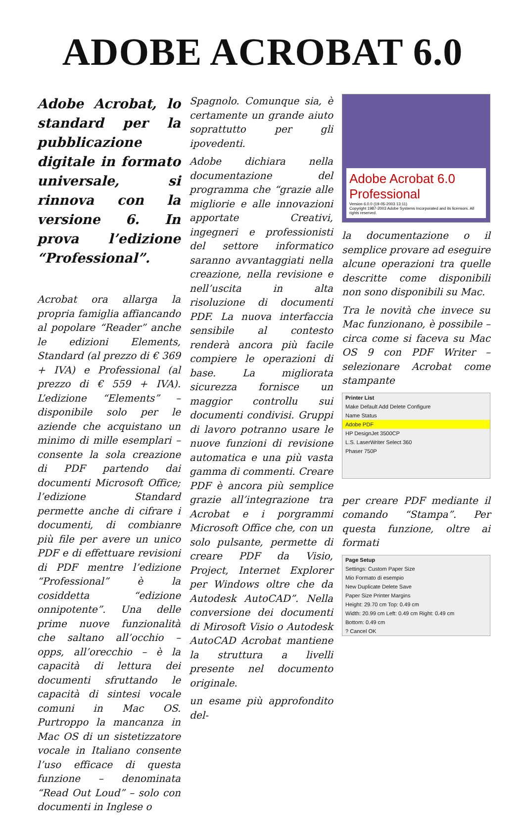ADOBE ACROBAT 6.0
Adobe Acrobat, lo standard per la pubblicazione digitale in formato universale, si rinnova con la versione 6. In prova l’edizione “Professional”.
Acrobat ora allarga la propria famiglia affiancando al popolare “Reader” anche le edizioni Elements, Standard (al prezzo di € 369 + IVA) e Professional (al prezzo di € 559 + IVA). L’edizione “Elements” – disponibile solo per le aziende che acquistano un minimo di mille esemplari – consente la sola creazione di PDF partendo dai documenti Microsoft Office; l’edizione Standard permette anche di cifrare i documenti, di combianre più file per avere un unico PDF e di effettuare revisioni di PDF mentre l’edizione “Professional” è la cosiddetta “edizione onnipotente”. Una delle prime nuove funzionalità che saltano all’occhio – opps, all’orecchio – è la capacità di lettura dei documenti sfruttando le capacità di sintesi vocale comuni in Mac OS. Purtroppo la mancanza in Mac OS di un sistetizzatore vocale in Italiano consente l’uso efficace di questa funzione – denominata “Read Out Loud” – solo con documenti in Inglese o
Spagnolo. Comunque sia, è certamente un grande aiuto soprattutto per gli ipovedenti.
Adobe dichiara nella documentazione del programma che “grazie alle migliorie e alle innovazioni apportate Creativi, ingegneri e professionisti del settore informatico saranno avvantaggiati nella creazione, nella revisione e nell’uscita in alta risoluzione di documenti PDF. La nuova interfaccia sensibile al contesto renderà ancora più facile compiere le operazioni di base. La migliorata sicurezza fornisce un maggior controllu sui documenti condivisi. Gruppi di lavoro potranno usare le nuove funzioni di revisione automatica e una più vasta gamma di commenti. Creare PDF è ancora più semplice grazie all’integrazione tra Acrobat e i porgrammi Microsoft Office che, con un solo pulsante, permette di creare PDF da Visio, Project, Internet Explorer per Windows oltre che da Autodesk AutoCAD”. Nella conversione dei documenti di Mirosoft Visio o Autodesk AutoCAD Acrobat mantiene la struttura a livelli presente nel documento originale.
un esame più approfondito del-
Adobe Acrobat 6.0 Professional
Version 6.0.0 (19-05-2003 13:11)
Copyright 1987-2003 Adobe Systems Incorporated and its licensors. All rights reserved.
la documentazione o il semplice provare ad eseguire alcune operazioni tra quelle descritte come disponibili non sono disponibili su Mac.
Tra le novità che invece su Mac funzionano, è possibile – circa come si faceva su Mac OS 9 con PDF Writer – selezionare Acrobat come stampante
Printer List
Make Default Add Delete Configure
Name Status
Adobe PDF
HP DesignJet 3500CP
L.S. LaserWriter Select 360
Phaser 750P
per creare PDF mediante il comando “Stampa”. Per questa funzione, oltre ai formati
Page Setup
Settings: Custom Paper Size
Mio Formato di esempio
New Duplicate Delete Save
Paper Size Printer Margins
Height: 29.70 cm Top: 0.49 cm
Width: 20.99 cm Left: 0.49 cm Right: 0.49 cm
Bottom: 0.49 cm
? Cancel OK